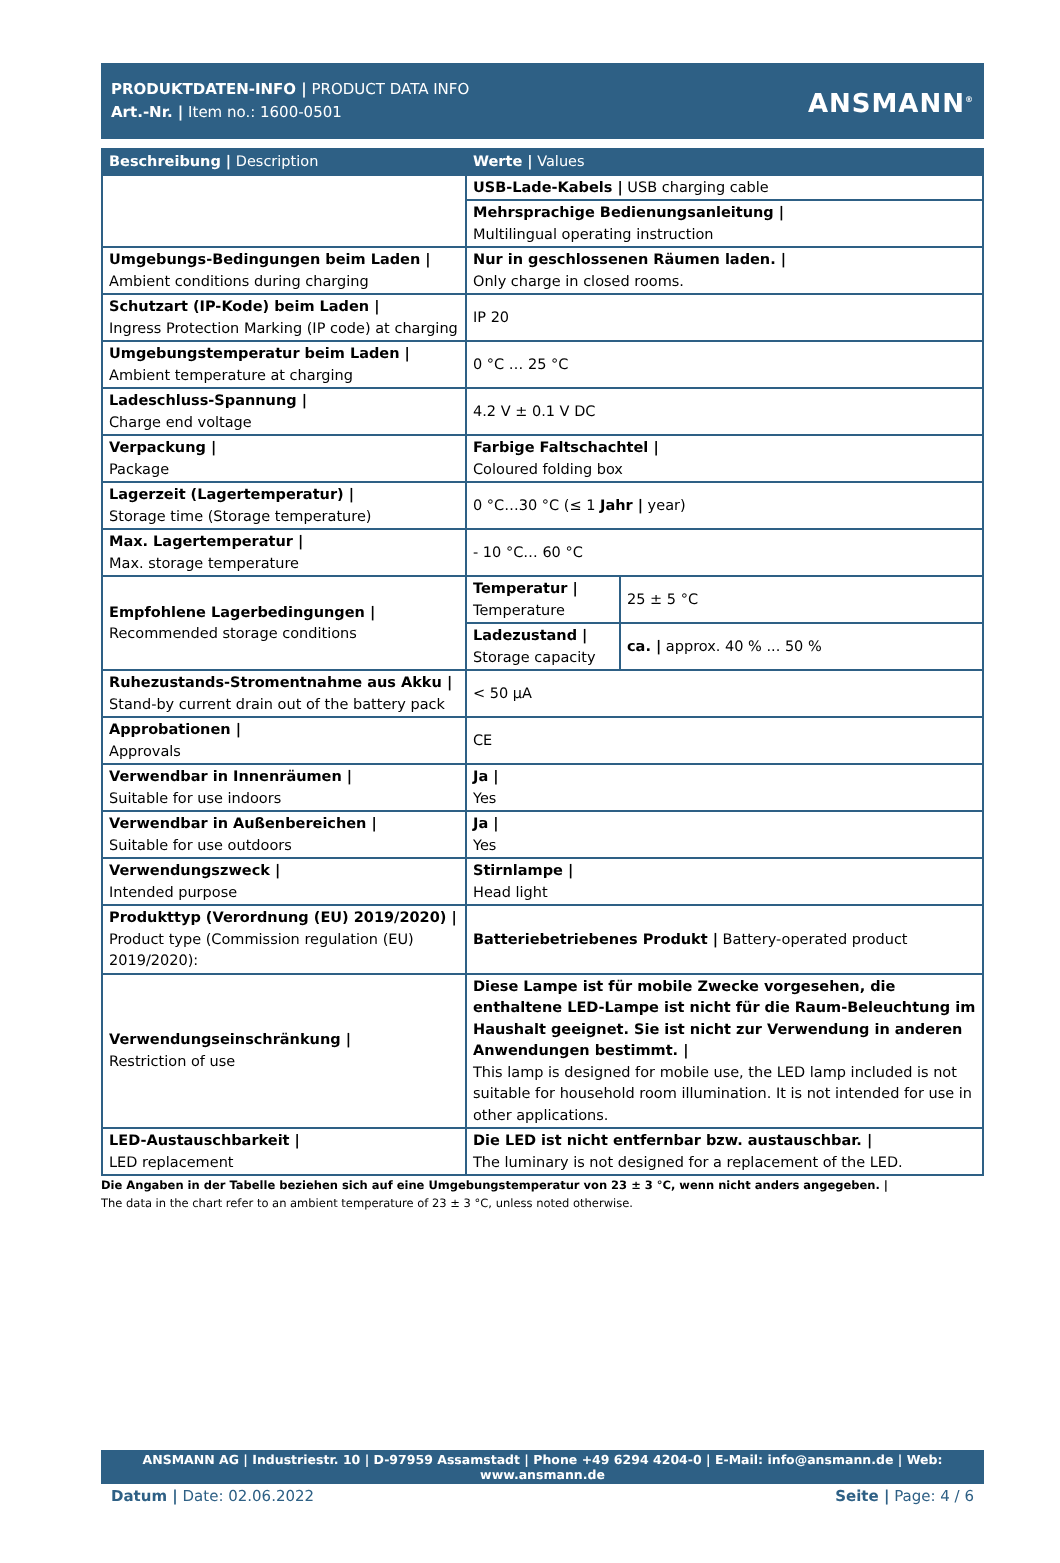PRODUKTDATEN-INFO | PRODUCT DATA INFO
Art.-Nr. | Item no.: 1600-0501
ANSMANN<sup>®</sup>
| Beschreibung / Description | Werte / Values | |
| --- | --- | --- |
| | USB-Lade-Kabels / USB charging cable | |
| | Mehrsprachige Bedienungsanleitung / Multilingual operating instruction | |
| Umgebungs-Bedingungen beim Laden / Ambient conditions during charging | Nur in geschlossenen Räumen laden. / Only charge in closed rooms. | |
| Schutzart (IP-Kode) beim Laden / Ingress Protection Marking (IP code) at charging | IP 20 | |
| Umgebungstemperatur beim Laden / Ambient temperature at charging | 0 °C … 25 °C | |
| Ladeschluss-Spannung / Charge end voltage | 4.2 V ± 0.1 V DC | |
| Verpackung / Package | Farbige Faltschachtel / Coloured folding box | |
| Lagerzeit (Lagertemperatur) / Storage time (Storage temperature) | 0 °C…30 °C (≤ 1 Jahr / year) | |
| Max. Lagertemperatur / Max. storage temperature | - 10 °C… 60 °C | |
| Empfohlene Lagerbedingungen / Recommended storage conditions | Temperatur / Temperature | 25 ± 5 °C |
| | Ladezustand / Storage capacity | ca. / approx. 40 % ... 50 % |
| Ruhezustands-Stromentnahme aus Akku / Stand-by current drain out of the battery pack | < 50 µA | |
| Approbationen / Approvals | CE | |
| Verwendbar in Innenräumen / Suitable for use indoors | Ja / Yes | |
| Verwendbar in Außenbereichen / Suitable for use outdoors | Ja / Yes | |
| Verwendungszweck / Intended purpose | Stirnlampe / Head light | |
| Produkttyp (Verordnung (EU) 2019/2020) / Product type (Commission regulation (EU) 2019/2020): | Batteriebetriebenes Produkt / Battery-operated product | |
| Verwendungseinschränkung / Restriction of use | Diese Lampe ist für mobile Zwecke vorgesehen, die enthaltene LED-Lampe ist nicht für die Raum-Beleuchtung im Haushalt geeignet. Sie ist nicht zur Verwendung in anderen Anwendungen bestimmt. / This lamp is designed for mobile use, the LED lamp included is not suitable for household room illumination. It is not intended for use in other applications. | |
| LED-Austauschbarkeit / LED replacement | Die LED ist nicht entfernbar bzw. austauschbar. / The luminary is not designed for a replacement of the LED. | |
Die Angaben in der Tabelle beziehen sich auf eine Umgebungstemperatur von 23 ± 3 °C, wenn nicht anders angegeben. |
The data in the chart refer to an ambient temperature of 23 ± 3 °C, unless noted otherwise.
ANSMANN AG | Industriestr. 10 | D-97959 Assamstadt | Phone +49 6294 4204-0 | E-Mail: info@ansmann.de | Web: www.ansmann.de
Datum | Date: 02.06.2022 Seite | Page: 4 / 6